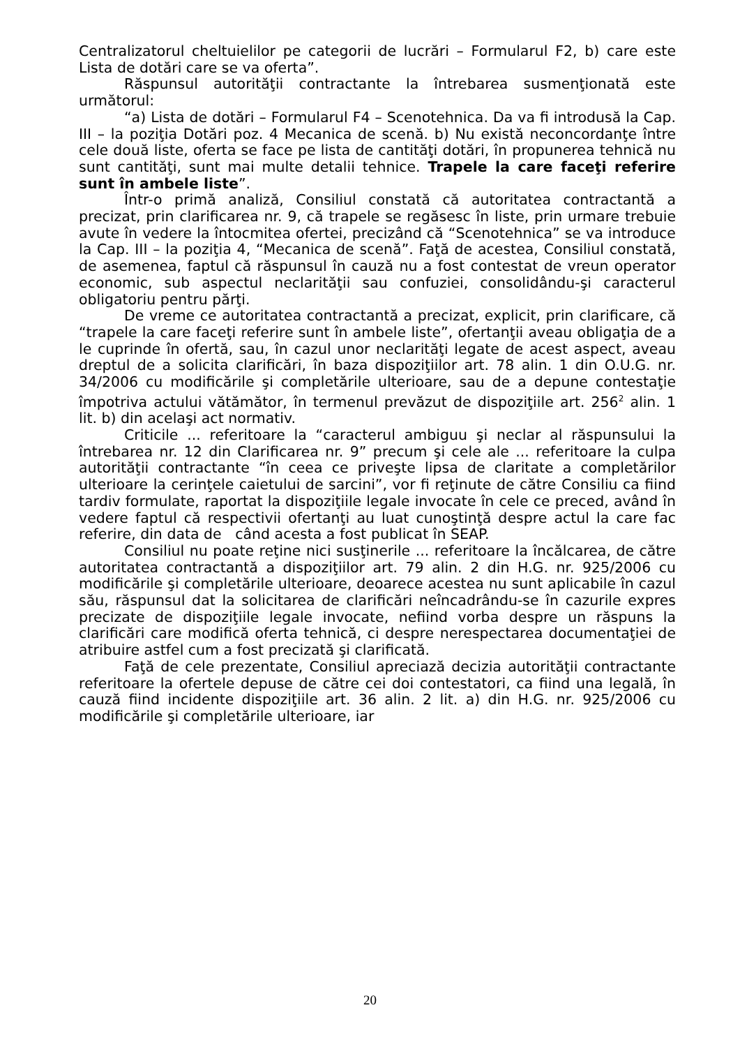Centralizatorul cheltuielilor pe categorii de lucrări – Formularul F2, b) care este Lista de dotări care se va oferta”.
Răspunsul autorităţii contractante la întrebarea susmenţionată este următorul:
“a) Lista de dotări – Formularul F4 – Scenotehnica. Da va fi introdusă la Cap. III – la poziţia Dotări poz. 4 Mecanica de scenă. b) Nu există neconcordanţe între cele două liste, oferta se face pe lista de cantităţi dotări, în propunerea tehnică nu sunt cantităţi, sunt mai multe detalii tehnice. Trapele la care faceţi referire sunt în ambele liste”.
Într-o primă analiză, Consiliul constată că autoritatea contractantă a precizat, prin clarificarea nr. 9, că trapele se regăsesc în liste, prin urmare trebuie avute în vedere la întocmitea ofertei, precizând că “Scenotehnica” se va introduce la Cap. III – la poziţia 4, “Mecanica de scenă”. Faţă de acestea, Consiliul constată, de asemenea, faptul că răspunsul în cauză nu a fost contestat de vreun operator economic, sub aspectul neclarităţii sau confuziei, consolidându-şi caracterul obligatoriu pentru părţi.
De vreme ce autoritatea contractantă a precizat, explicit, prin clarificare, că “trapele la care faceţi referire sunt în ambele liste”, ofertanţii aveau obligaţia de a le cuprinde în ofertă, sau, în cazul unor neclarităţi legate de acest aspect, aveau dreptul de a solicita clarificări, în baza dispoziţiilor art. 78 alin. 1 din O.U.G. nr. 34/2006 cu modificările şi completările ulterioare, sau de a depune contestaţie împotriva actului vătămător, în termenul prevăzut de dispoziţiile art. 256<sup>2</sup> alin. 1 lit. b) din acelaşi act normativ.
Criticile ... referitoare la “caracterul ambiguu şi neclar al răspunsului la întrebarea nr. 12 din Clarificarea nr. 9” precum şi cele ale ... referitoare la culpa autorităţii contractante “în ceea ce priveşte lipsa de claritate a completărilor ulterioare la cerinţele caietului de sarcini”, vor fi reţinute de către Consiliu ca fiind tardiv formulate, raportat la dispoziţiile legale invocate în cele ce preced, având în vedere faptul că respectivii ofertanţi au luat cunoştinţă despre actul la care fac referire, din data de când acesta a fost publicat în SEAP.
Consiliul nu poate reţine nici susţinerile ... referitoare la încălcarea, de către autoritatea contractantă a dispoziţiilor art. 79 alin. 2 din H.G. nr. 925/2006 cu modificările şi completările ulterioare, deoarece acestea nu sunt aplicabile în cazul său, răspunsul dat la solicitarea de clarificări neîncadrându-se în cazurile expres precizate de dispoziţiile legale invocate, nefiind vorba despre un răspuns la clarificări care modifică oferta tehnică, ci despre nerespectarea documentaţiei de atribuire astfel cum a fost precizată şi clarificată.
Faţă de cele prezentate, Consiliul apreciază decizia autorităţii contractante referitoare la ofertele depuse de către cei doi contestatori, ca fiind una legală, în cauză fiind incidente dispoziţiile art. 36 alin. 2 lit. a) din H.G. nr. 925/2006 cu modificările şi completările ulterioare, iar
20